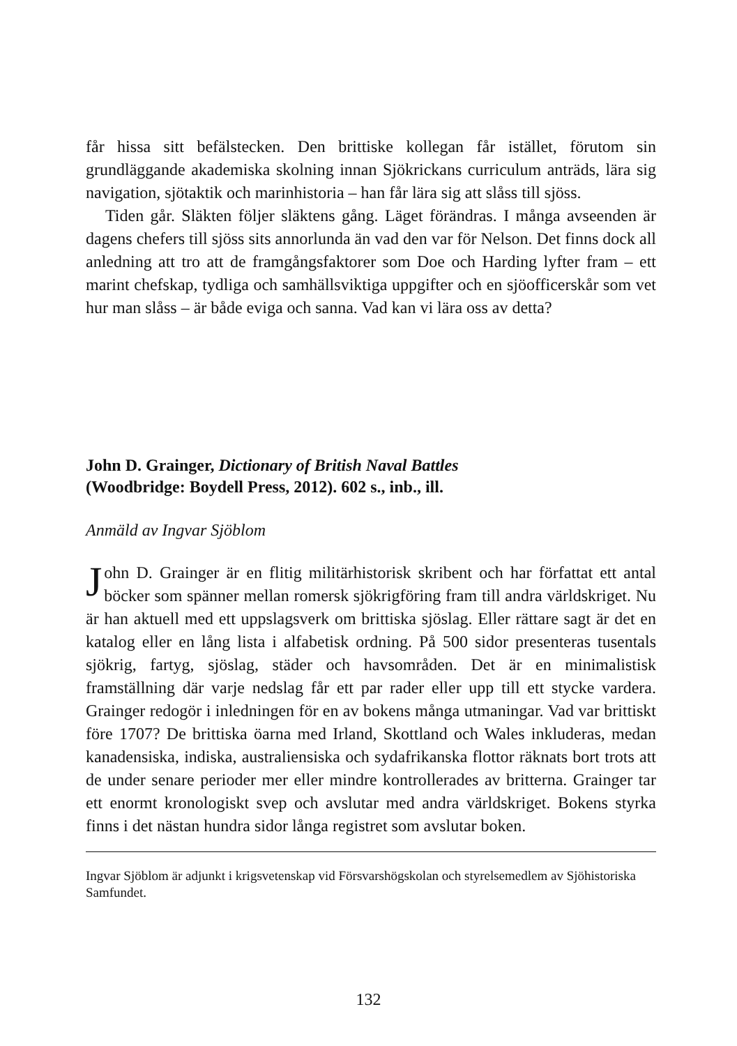får hissa sitt befälstecken. Den brittiske kollegan får istället, förutom sin grundläggande akademiska skolning innan Sjökrickans curriculum anträds, lära sig navigation, sjötaktik och marinhistoria – han får lära sig att slåss till sjöss.
Tiden går. Släkten följer släktens gång. Läget förändras. I många avseenden är dagens chefers till sjöss sits annorlunda än vad den var för Nelson. Det finns dock all anledning att tro att de framgångsfaktorer som Doe och Harding lyfter fram – ett marint chefskap, tydliga och samhällsviktiga uppgifter och en sjöofficerskår som vet hur man slåss – är både eviga och sanna. Vad kan vi lära oss av detta?
John D. Grainger, Dictionary of British Naval Battles
(Woodbridge: Boydell Press, 2012). 602 s., inb., ill.
Anmäld av Ingvar Sjöblom
John D. Grainger är en flitig militärhistorisk skribent och har författat ett antal böcker som spänner mellan romersk sjökrigföring fram till andra världskriget. Nu är han aktuell med ett uppslagsverk om brittiska sjöslag. Eller rättare sagt är det en katalog eller en lång lista i alfabetisk ordning. På 500 sidor presenteras tusentals sjökrig, fartyg, sjöslag, städer och havsområden. Det är en minimalistisk framställning där varje nedslag får ett par rader eller upp till ett stycke vardera. Grainger redogör i inledningen för en av bokens många utmaningar. Vad var brittiskt före 1707? De brittiska öarna med Irland, Skottland och Wales inkluderas, medan kanadensiska, indiska, australiensiska och sydafrikanska flottor räknats bort trots att de under senare perioder mer eller mindre kontrollerades av britterna. Grainger tar ett enormt kronologiskt svep och avslutar med andra världskriget. Bokens styrka finns i det nästan hundra sidor långa registret som avslutar boken.
Ingvar Sjöblom är adjunkt i krigsvetenskap vid Försvarshögskolan och styrelsemedlem av Sjöhistoriska Samfundet.
132